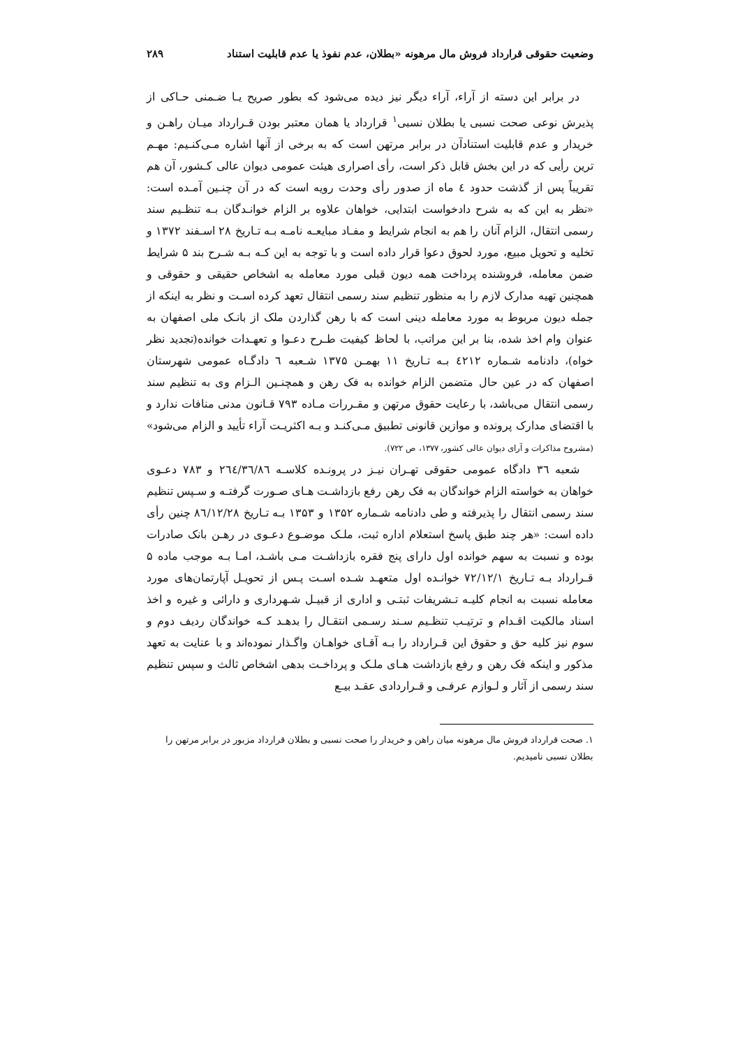وضعیت حقوقی قرارداد فروش مال مرهونه «بطلان، عدم نفوذ یا عدم قابلیت استناد ۲۸۹
در برابر این دسته از آراء، آراء دیگر نیز دیده می‌شود که بطور صریح یـا ضـمنی حـاکی از پذیرش نوعی صحت نسبی یا بطلان نسبی<sup>۱</sup> قرارداد یا همان معتبر بودن قـرارداد میـان راهـن و خریدار و عدم قابلیت استنادآن در برابر مرتهن است که به برخی از آنها اشاره مـی‌کنـیم: مهـم ترین رأیی که در این بخش قابل ذکر است، رأی اصراری هیئت عمومی دیوان عالی کـشور، آن هم تقریباً پس از گذشت حدود ٤ ماه از صدور رأی وحدت رویه است که در آن چنـین آمـده است: «نظر به این که به شرح دادخواست ابتدایی، خواهان علاوه بر الزام خوانـدگان بـه تنظـیم سند رسمی انتقال، الزام آنان را هم به انجام شرایط و مفـاد مبایعـه نامـه بـه تـاریخ ۲۸ اسـفند ۱۳۷۲ و تخلیه و تحویل مبیع، مورد لحوق دعوا قرار داده است و با توجه به این کـه بـه شـرح بند ۵ شرایط ضمن معامله، فروشنده پرداخت همه دیون قبلی مورد معامله به اشخاص حقیقی و حقوقی و همچنین تهیه مدارک لازم را به منظور تنظیم سند رسمی انتقال تعهد کرده اسـت و نظر به اینکه از جمله دیون مربوط به مورد معامله دینی است که با رهن گذاردن ملک از بانـک ملی اصفهان به عنوان وام اخذ شده، بنا بر این مراتب، با لحاظ کیفیت طـرح دعـوا و تعهـدات خوانده(تجدید نظر خواه)، دادنامه شـماره ٤٢١٢ بـه تـاریخ ۱۱ بهمـن ۱۳۷۵ شـعبه ٦ دادگـاه عمومی شهرستان اصفهان که در عین حال متضمن الزام خوانده به فک رهن و همچنـین الـزام وی به تنظیم سند رسمی انتقال می‌باشد، با رعایت حقوق مرتهن و مقـررات مـاده ۷۹۳ قـانون مدنی منافات ندارد و با اقتضای مدارک پرونده و موازین قانونی تطبیق مـی‌کنـد و بـه اکثریـت آراء تأیید و الزام می‌شود» (مشروح مذاکرات و آرای دیوان عالی کشور، ۱۳۷۷، ص ۷۲۲).
شعبه ۳٦ دادگاه عمومی حقوقی تهـران نیـز در پرونـده کلاسـه ۲٦٤/۳٦/۸٦ و ۷۸۳ دعـوی خواهان به خواسته الزام خواندگان به فک رهن رفع بازداشـت هـای صـورت گرفتـه و سـپس تنظیم سند رسمی انتقال را پذیرفته و طی دادنامه شـماره ۱۳۵۲ و ۱۳۵۳ بـه تـاریخ ۸٦/۱۲/۲۸ چنین رأی داده است: «هر چند طبق پاسخ استعلام اداره ثبت، ملـک موضـوع دعـوی در رهـن بانک صادرات بوده و نسبت به سهم خوانده اول دارای پنج فقره بازداشـت مـی باشـد، امـا بـه موجب ماده ۵ قـرارداد بـه تـاریخ ۷۲/۱۲/۱ خوانـده اول متعهـد شـده اسـت پـس از تحویـل آپارتمان‌های مورد معامله نسبت به انجام کلیـه تـشریفات ثبتـی و اداری از قبیـل شـهرداری و دارائی و غیره و اخذ اسناد مالکیت اقـدام و ترتیـب تنظـیم سـند رسـمی انتقـال را بدهـد کـه خواندگان ردیف دوم و سوم نیز کلیه حق و حقوق این قـرارداد را بـه آقـای خواهـان واگـذار نموده‌اند و با عنایت به تعهد مذکور و اینکه فک رهن و رفع بازداشت هـای ملـک و پرداخـت بدهی اشخاص ثالث و سپس تنظیم سند رسمی از آثار و لـوازم عرفـی و قـراردادی عقـد بیـع
۱. صحت قرارداد فروش مال مرهونه میان راهن و خریدار را صحت نسبی و بطلان قرارداد مزبور در برابر مرتهن را بطلان نسبی نامیدیم.